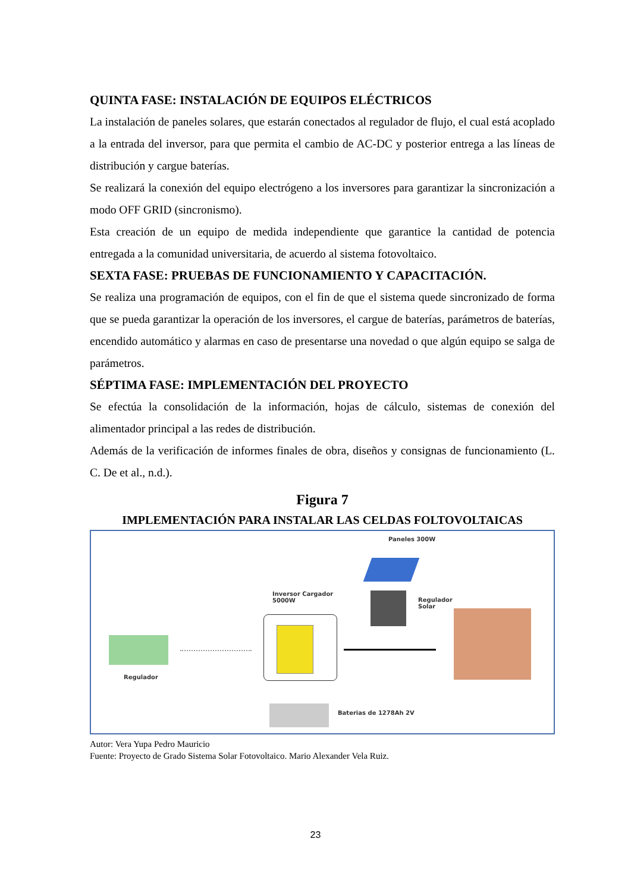QUINTA FASE: INSTALACIÓN DE EQUIPOS ELÉCTRICOS
La instalación de paneles solares, que estarán conectados al regulador de flujo, el cual está acoplado a la entrada del inversor, para que permita el cambio de AC-DC y posterior entrega a las líneas de distribución y cargue baterías.
Se realizará la conexión del equipo electrógeno a los inversores para garantizar la sincronización a modo OFF GRID (sincronismo).
Esta creación de un equipo de medida independiente que garantice la cantidad de potencia entregada a la comunidad universitaria, de acuerdo al sistema fotovoltaico.
SEXTA FASE: PRUEBAS DE FUNCIONAMIENTO Y CAPACITACIÓN.
Se realiza una programación de equipos, con el fin de que el sistema quede sincronizado de forma que se pueda garantizar la operación de los inversores, el cargue de baterías, parámetros de baterías, encendido automático y alarmas en caso de presentarse una novedad o que algún equipo se salga de parámetros.
SÉPTIMA FASE: IMPLEMENTACIÓN DEL PROYECTO
Se efectúa la consolidación de la información, hojas de cálculo, sistemas de conexión del alimentador principal a las redes de distribución.
Además de la verificación de informes finales de obra, diseños y consignas de funcionamiento (L. C. De et al., n.d.).
Figura 7
IMPLEMENTACIÓN PARA INSTALAR LAS CELDAS FOLTOVOLTAICAS
Paneles 300W
Inversor Cargador
5000W
Regulador
Solar
Regulador
Baterias de 1278Ah 2V
Autor: Vera Yupa Pedro Mauricio
Fuente: Proyecto de Grado Sistema Solar Fotovoltaico. Mario Alexander Vela Ruiz.
23